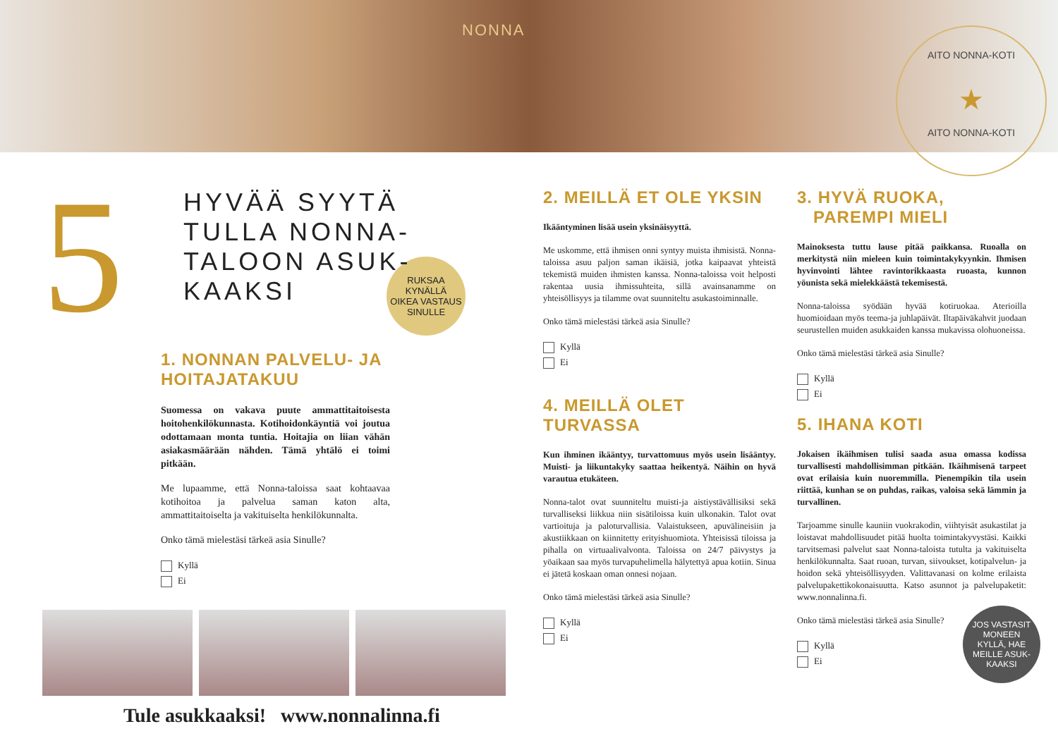NONNA
AITO NONNA-KOTI
★
AITO NONNA-KOTI
5
HYVÄÄ SYYTÄ
TULLA NONNA-
TALOON ASUK-
KAAKSI
RUKSAA
KYNÄLLÄ
OIKEA VASTAUS
SINULLE
1. NONNAN PALVELU- JA
HOITAJATAKUU
Suomessa on vakava puute ammattitaitoisesta hoitohenkilökunnasta. Kotihoidonkäyntiä voi joutua odottamaan monta tuntia. Hoitajia on liian vähän asiakasmäärään nähden. Tämä yhtälö ei toimi pitkään.
Me lupaamme, että Nonna-taloissa saat kohtaavaa kotihoitoa ja palvelua saman katon alta, ammattitaitoiselta ja vakituiselta henkilökunnalta.
Onko tämä mielestäsi tärkeä asia Sinulle?
Kyllä
Ei
Tule asukkaaksi! www.nonnalinna.fi
2. MEILLÄ ET OLE YKSIN
Ikääntyminen lisää usein yksinäisyyttä.
Me uskomme, että ihmisen onni syntyy muista ihmisistä. Nonna-taloissa asuu paljon saman ikäisiä, jotka kaipaavat yhteistä tekemistä muiden ihmisten kanssa. Nonna-taloissa voit helposti rakentaa uusia ihmissuhteita, sillä avainsanamme on yhteisöllisyys ja tilamme ovat suunniteltu asukastoiminnalle.
Onko tämä mielestäsi tärkeä asia Sinulle?
Kyllä
Ei
4. MEILLÄ OLET TURVASSA
Kun ihminen ikääntyy, turvattomuus myös usein lisääntyy. Muisti- ja liikuntakyky saattaa heikentyä. Näihin on hyvä varautua etukäteen.
Nonna-talot ovat suunniteltu muisti-ja aistiystävällisiksi sekä turvalliseksi liikkua niin sisätiloissa kuin ulkonakin. Talot ovat vartioituja ja paloturvallisia. Valaistukseen, apuvälineisiin ja akustiikkaan on kiinnitetty erityishuomiota. Yhteisissä tiloissa ja pihalla on virtuaalivalvonta. Taloissa on 24/7 päivystys ja yöaikaan saa myös turvapuhelimella hälytettyä apua kotiin. Sinua ei jätetä koskaan oman onnesi nojaan.
Onko tämä mielestäsi tärkeä asia Sinulle?
Kyllä
Ei
3. HYVÄ RUOKA,
PAREMPI MIELI
Mainoksesta tuttu lause pitää paikkansa. Ruoalla on merkitystä niin mieleen kuin toimintakykyynkin. Ihmisen hyvinvointi lähtee ravintorikkaasta ruoasta, kunnon yöunista sekä mielekkäästä tekemisestä.
Nonna-taloissa syödään hyvää kotiruokaa. Aterioilla huomioidaan myös teema-ja juhlapäivät. Iltapäiväkahvit juodaan seurustellen muiden asukkaiden kanssa mukavissa olohuoneissa.
Onko tämä mielestäsi tärkeä asia Sinulle?
Kyllä
Ei
5. IHANA KOTI
Jokaisen ikäihmisen tulisi saada asua omassa kodissa turvallisesti mahdollisimman pitkään. Ikäihmisenä tarpeet ovat erilaisia kuin nuoremmilla. Pienempikin tila usein riittää, kunhan se on puhdas, raikas, valoisa sekä lämmin ja turvallinen.
Tarjoamme sinulle kauniin vuokrakodin, viihtyisät asukastilat ja loistavat mahdollisuudet pitää huolta toimintakyvystäsi. Kaikki tarvitsemasi palvelut saat Nonna-taloista tutulta ja vakituiselta henkilökunnalta. Saat ruoan, turvan, siivoukset, kotipalvelun- ja hoidon sekä yhteisöllisyyden. Valittavanasi on kolme erilaista palvelupakettikokonaisuutta. Katso asunnot ja palvelupaketit: www.nonnalinna.fi.
Onko tämä mielestäsi tärkeä asia Sinulle?
Kyllä
Ei
JOS VASTASIT
MONEEN
KYLLÄ, HAE
MEILLE ASUK-
KAAKSI